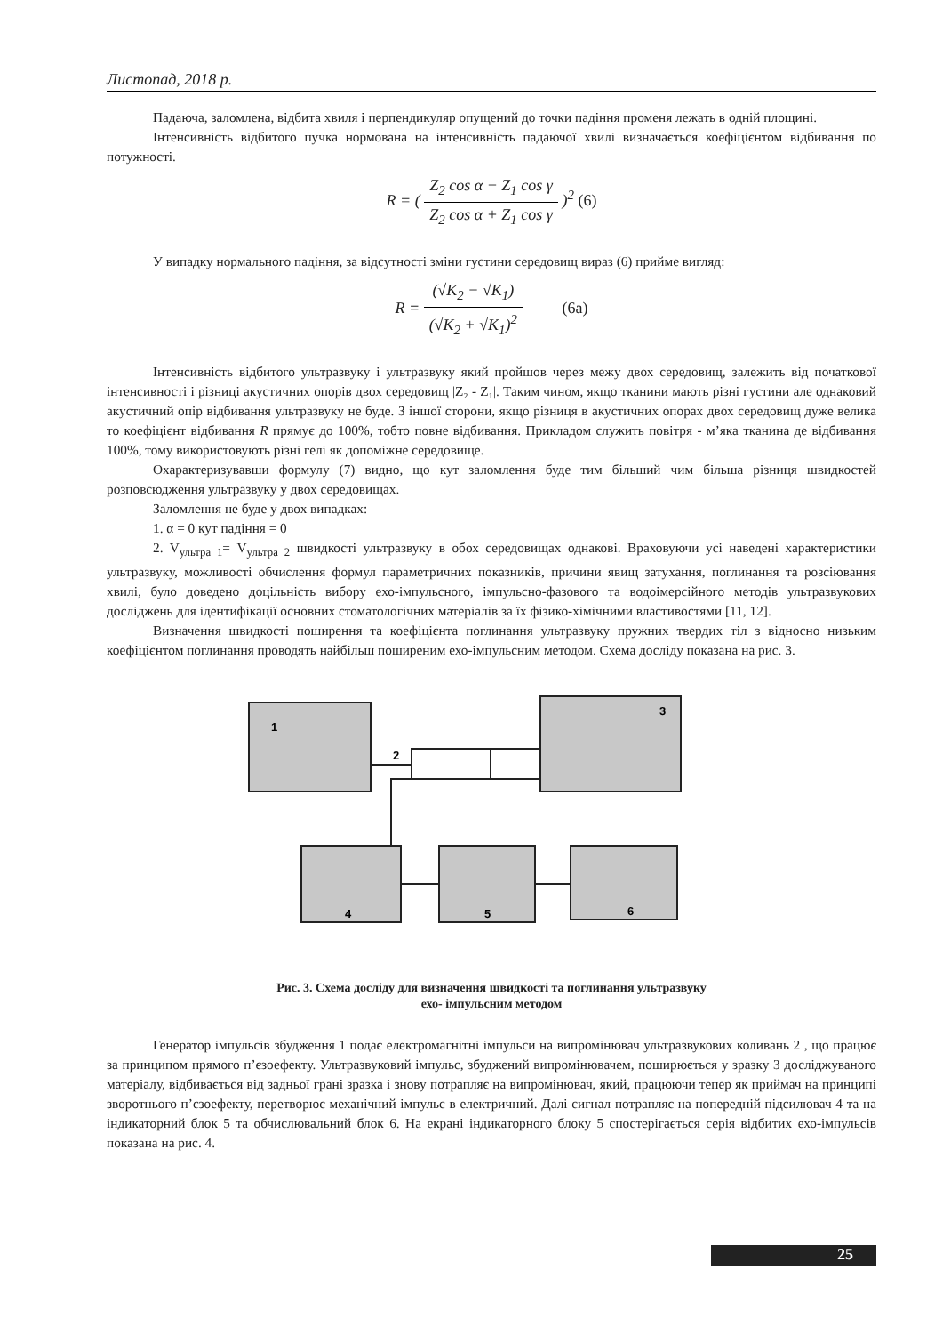Листопад, 2018 р.
Падаюча, заломлена, відбита хвиля і перпендикуляр опущений до точки падіння променя лежать в одній площині.
Інтенсивність відбитого пучка нормована на інтенсивність падаючої хвилі визначається коефіцієнтом відбивання по потужності.
R = ( Z<sub>2</sub> cos α − Z<sub>1</sub> cos γ Z<sub>2</sub> cos α + Z<sub>1</sub> cos γ )<sup>2</sup> (6)
У випадку нормального падіння, за відсутності зміни густини середовищ вираз (6) прийме вигляд:
R = (√K<sub>2</sub> − √K<sub>1</sub>) (√K<sub>2</sub> + √K<sub>1</sub>)<sup>2</sup> (6а)
Інтенсивність відбитого ультразвуку і ультразвуку який пройшов через межу двох середовищ, залежить від початкової інтенсивності і різниці акустичних опорів двох середовищ |Z₂ - Z₁|. Таким чином, якщо тканини мають різні густини але однаковий акустичний опір відбивання ультразвуку не буде. З іншої сторони, якщо різниця в акустичних опорах двох середовищ дуже велика то коефіцієнт відбивання R прямує до 100%, тобто повне відбивання. Прикладом служить повітря - м’яка тканина де відбивання 100%, тому використовують різні гелі як допоміжне середовище.
Охарактеризувавши формулу (7) видно, що кут заломлення буде тим більший чим більша різниця швидкостей розповсюдження ультразвуку у двох середовищах.
Заломлення не буде у двох випадках:
1. α = 0 кут падіння = 0
2. V<sub>ультра 1</sub>= V<sub>ультра 2</sub> швидкості ультразвуку в обох середовищах однакові. Враховуючи усі наведені характеристики ультразвуку, можливості обчислення формул параметричних показників, причини явищ затухання, поглинання та розсіювання хвилі, було доведено доцільність вибору ехо-імпульсного, імпульсно-фазового та водоімерсійного методів ультразвукових досліджень для ідентифікації основних стоматологічних матеріалів за їх фізико-хімічними властивостями [11, 12].
Визначення швидкості поширення та коефіцієнта поглинання ультразвуку пружних твердих тіл з відносно низьким коефіцієнтом поглинання проводять найбільш поширеним ехо-імпульсним методом. Схема досліду показана на рис. 3.
1
2
3
4
5
6
Рис. 3. Схема досліду для визначення швидкості та поглинання ультразвуку
ехо- імпульсним методом
Генератор імпульсів збудження 1 подає електромагнітні імпульси на випромінювач ультразвукових коливань 2 , що працює за принципом прямого п’єзоефекту. Ультразвуковий імпульс, збуджений випромінювачем, поширюється у зразку 3 досліджуваного матеріалу, відбивається від задньої грані зразка і знову потрапляє на випромінювач, який, працюючи тепер як приймач на принципі зворотнього п’єзоефекту, перетворює механічний імпульс в електричний. Далі сигнал потрапляє на попередній підсилювач 4 та на індикаторний блок 5 та обчислювальний блок 6. На екрані індикаторного блоку 5 спостерігається серія відбитих ехо-імпульсів показана на рис. 4.
25